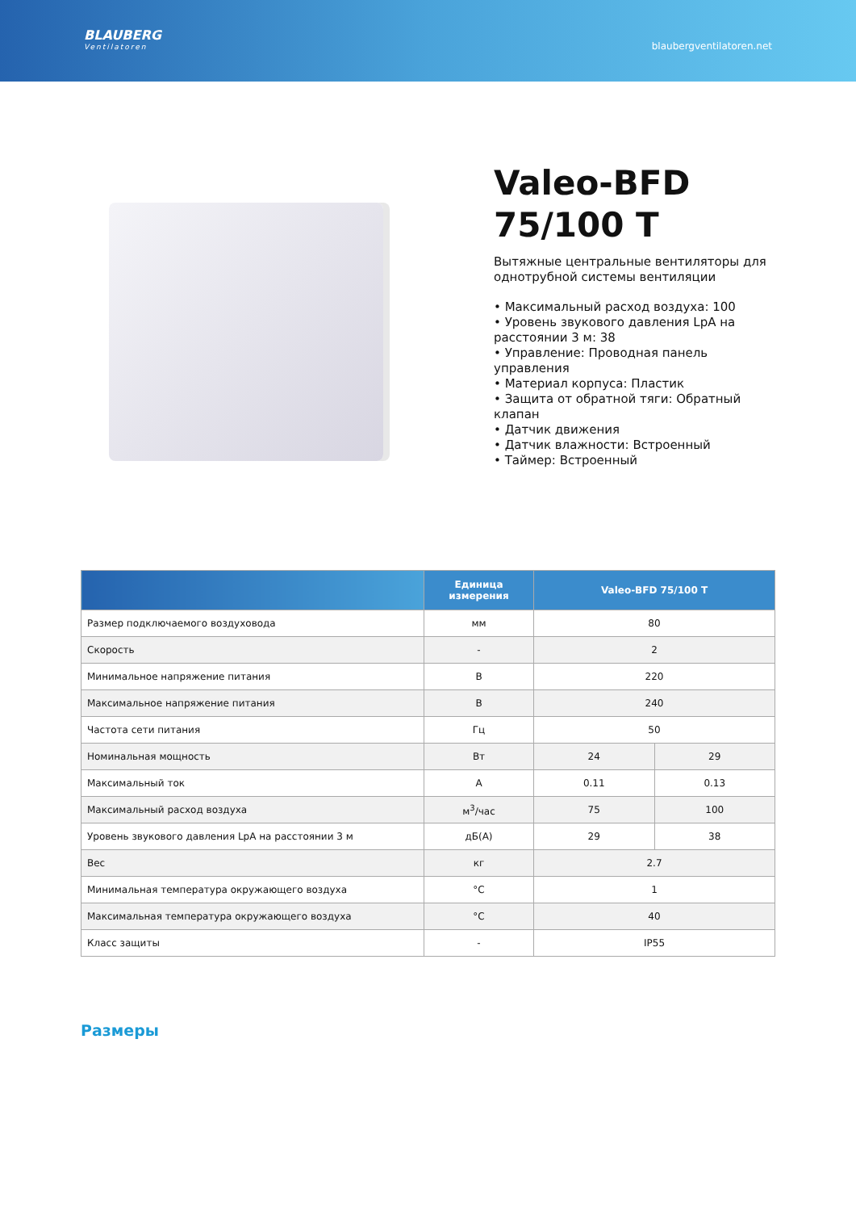BLAUBERG
Ventilatoren
blaubergventilatoren.net
Valeo-BFD
75/100 T
Вытяжные центральные вентиляторы для однотрубной системы вентиляции
• Максимальный расход воздуха: 100
• Уровень звукового давления LpA на расстоянии 3 м: 38
• Управление: Проводная панель управления
• Материал корпуса: Пластик
• Защита от обратной тяги: Обратный клапан
• Датчик движения
• Датчик влажности: Встроенный
• Таймер: Встроенный
| | Единица измерения | Valeo-BFD 75/100 T | |
| --- | --- | --- | --- |
| Размер подключаемого воздуховода | мм | 80 | |
| Скорость | - | 2 | |
| Минимальное напряжение питания | В | 220 | |
| Максимальное напряжение питания | В | 240 | |
| Частота сети питания | Гц | 50 | |
| Номинальная мощность | Вт | 24 | 29 |
| Максимальный ток | A | 0.11 | 0.13 |
| Максимальный расход воздуха | м<sup>3</sup>/час | 75 | 100 |
| Уровень звукового давления LpA на расстоянии 3 м | дБ(А) | 29 | 38 |
| Вес | кг | 2.7 | |
| Минимальная температура окружающего воздуха | °C | 1 | |
| Максимальная температура окружающего воздуха | °C | 40 | |
| Класс защиты | - | IP55 | |
Размеры